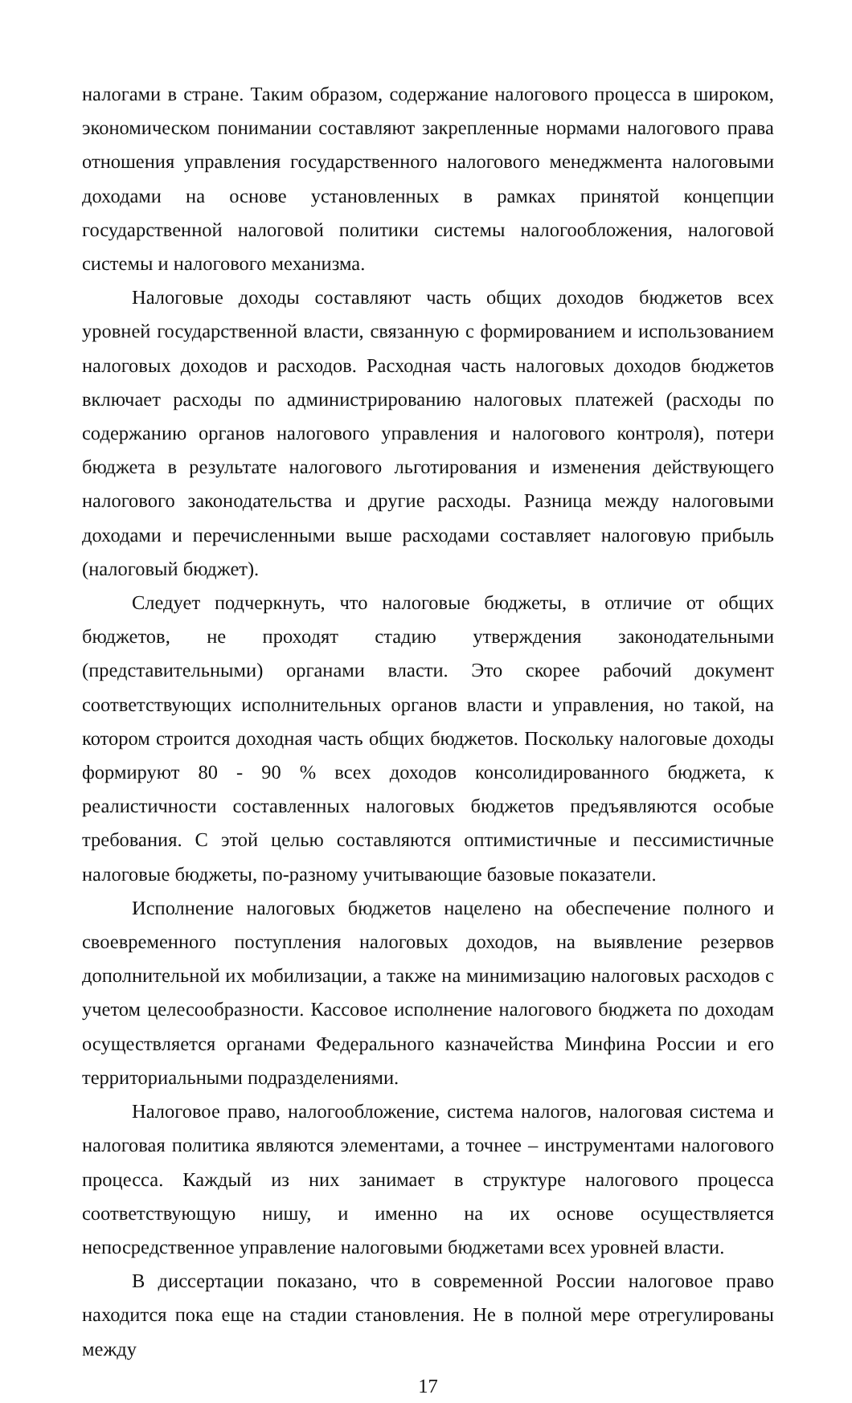налогами в стране. Таким образом, содержание налогового процесса в широком, экономическом понимании составляют закрепленные нормами налогового права отношения управления государственного налогового менеджмента налоговыми доходами на основе установленных в рамках принятой концепции государственной налоговой политики системы налогообложения, налоговой системы и налогового механизма.
Налоговые доходы составляют часть общих доходов бюджетов всех уровней государственной власти, связанную с формированием и использованием налоговых доходов и расходов. Расходная часть налоговых доходов бюджетов включает расходы по администрированию налоговых платежей (расходы по содержанию органов налогового управления и налогового контроля), потери бюджета в результате налогового льготирования и изменения действующего налогового законодательства и другие расходы. Разница между налоговыми доходами и перечисленными выше расходами составляет налоговую прибыль (налоговый бюджет).
Следует подчеркнуть, что налоговые бюджеты, в отличие от общих бюджетов, не проходят стадию утверждения законодательными (представительными) органами власти. Это скорее рабочий документ соответствующих исполнительных органов власти и управления, но такой, на котором строится доходная часть общих бюджетов. Поскольку налоговые доходы формируют 80 - 90 % всех доходов консолидированного бюджета, к реалистичности составленных налоговых бюджетов предъявляются особые требования. С этой целью составляются оптимистичные и пессимистичные налоговые бюджеты, по-разному учитывающие базовые показатели.
Исполнение налоговых бюджетов нацелено на обеспечение полного и своевременного поступления налоговых доходов, на выявление резервов дополнительной их мобилизации, а также на минимизацию налоговых расходов с учетом целесообразности. Кассовое исполнение налогового бюджета по доходам осуществляется органами Федерального казначейства Минфина России и его территориальными подразделениями.
Налоговое право, налогообложение, система налогов, налоговая система и налоговая политика являются элементами, а точнее – инструментами налогового процесса. Каждый из них занимает в структуре налогового процесса соответствующую нишу, и именно на их основе осуществляется непосредственное управление налоговыми бюджетами всех уровней власти.
В диссертации показано, что в современной России налоговое право находится пока еще на стадии становления. Не в полной мере отрегулированы между
17